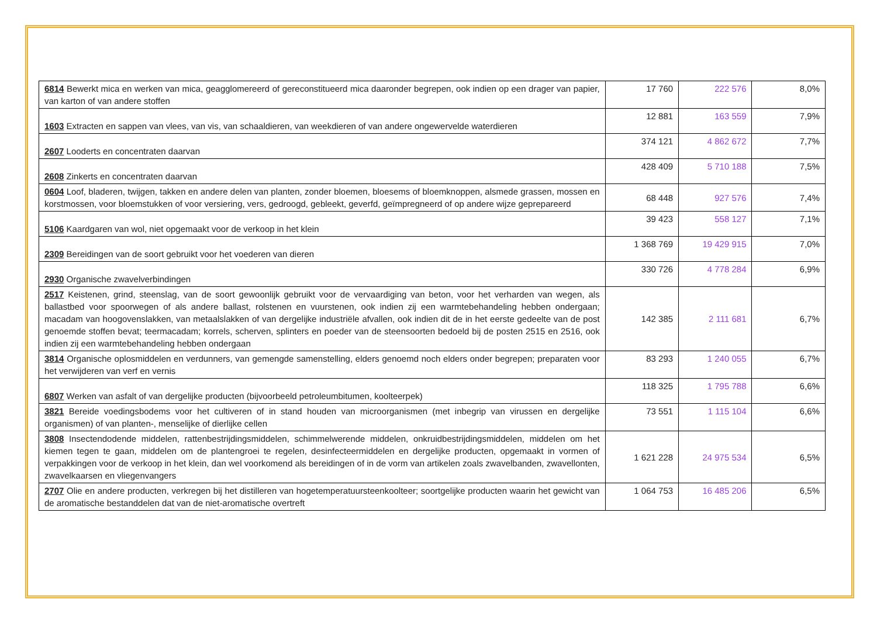| 6814 Bewerkt mica en werken van mica, geagglomereerd of gereconstitueerd mica daaronder begrepen, ook indien op een drager van papier, van karton of van andere stoffen | 17 760 | 222 576 | 8,0% |
| 1603 Extracten en sappen van vlees, van vis, van schaaldieren, van weekdieren of van andere ongewervelde waterdieren | 12 881 | 163 559 | 7,9% |
| 2607 Looderts en concentraten daarvan | 374 121 | 4 862 672 | 7,7% |
| 2608 Zinkerts en concentraten daarvan | 428 409 | 5 710 188 | 7,5% |
| 0604 Loof, bladeren, twijgen, takken en andere delen van planten, zonder bloemen, bloesems of bloemknoppen, alsmede grassen, mossen en korstmossen, voor bloemstukken of voor versiering, vers, gedroogd, gebleekt, geverfd, geïmpregneerd of op andere wijze geprepareerd | 68 448 | 927 576 | 7,4% |
| 5106 Kaardgaren van wol, niet opgemaakt voor de verkoop in het klein | 39 423 | 558 127 | 7,1% |
| 2309 Bereidingen van de soort gebruikt voor het voederen van dieren | 1 368 769 | 19 429 915 | 7,0% |
| 2930 Organische zwavelverbindingen | 330 726 | 4 778 284 | 6,9% |
| 2517 Keistenen, grind, steenslag, van de soort gewoonlijk gebruikt voor de vervaardiging van beton, voor het verharden van wegen, als ballastbed voor spoorwegen of als andere ballast, rolstenen en vuurstenen, ook indien zij een warmtebehandeling hebben ondergaan; macadam van hoogovenslakken, van metaalslakken of van dergelijke industriële afvallen, ook indien dit de in het eerste gedeelte van de post genoemde stoffen bevat; teermacadam; korrels, scherven, splinters en poeder van de steensoorten bedoeld bij de posten 2515 en 2516, ook indien zij een warmtebehandeling hebben ondergaan | 142 385 | 2 111 681 | 6,7% |
| 3814 Organische oplosmiddelen en verdunners, van gemengde samenstelling, elders genoemd noch elders onder begrepen; preparaten voor het verwijderen van verf en vernis | 83 293 | 1 240 055 | 6,7% |
| 6807 Werken van asfalt of van dergelijke producten (bijvoorbeeld petroleumbitumen, koolteerpek) | 118 325 | 1 795 788 | 6,6% |
| 3821 Bereide voedingsbodems voor het cultiveren of in stand houden van microorganismen (met inbegrip van virussen en dergelijke organismen) of van planten-, menselijke of dierlijke cellen | 73 551 | 1 115 104 | 6,6% |
| 3808 Insectendodende middelen, rattenbestrijdingsmiddelen, schimmelwerende middelen, onkruidbestrijdingsmiddelen, middelen om het kiemen tegen te gaan, middelen om de plantengroei te regelen, desinfecteermiddelen en dergelijke producten, opgemaakt in vormen of verpakkingen voor de verkoop in het klein, dan wel voorkomend als bereidingen of in de vorm van artikelen zoals zwavelbanden, zwavellonten, zwavelkaarsen en vliegenvangers | 1 621 228 | 24 975 534 | 6,5% |
| 2707 Olie en andere producten, verkregen bij het distilleren van hogetemperatuursteenkoolteer; soortgelijke producten waarin het gewicht van de aromatische bestanddelen dat van de niet-aromatische overtreft | 1 064 753 | 16 485 206 | 6,5% |